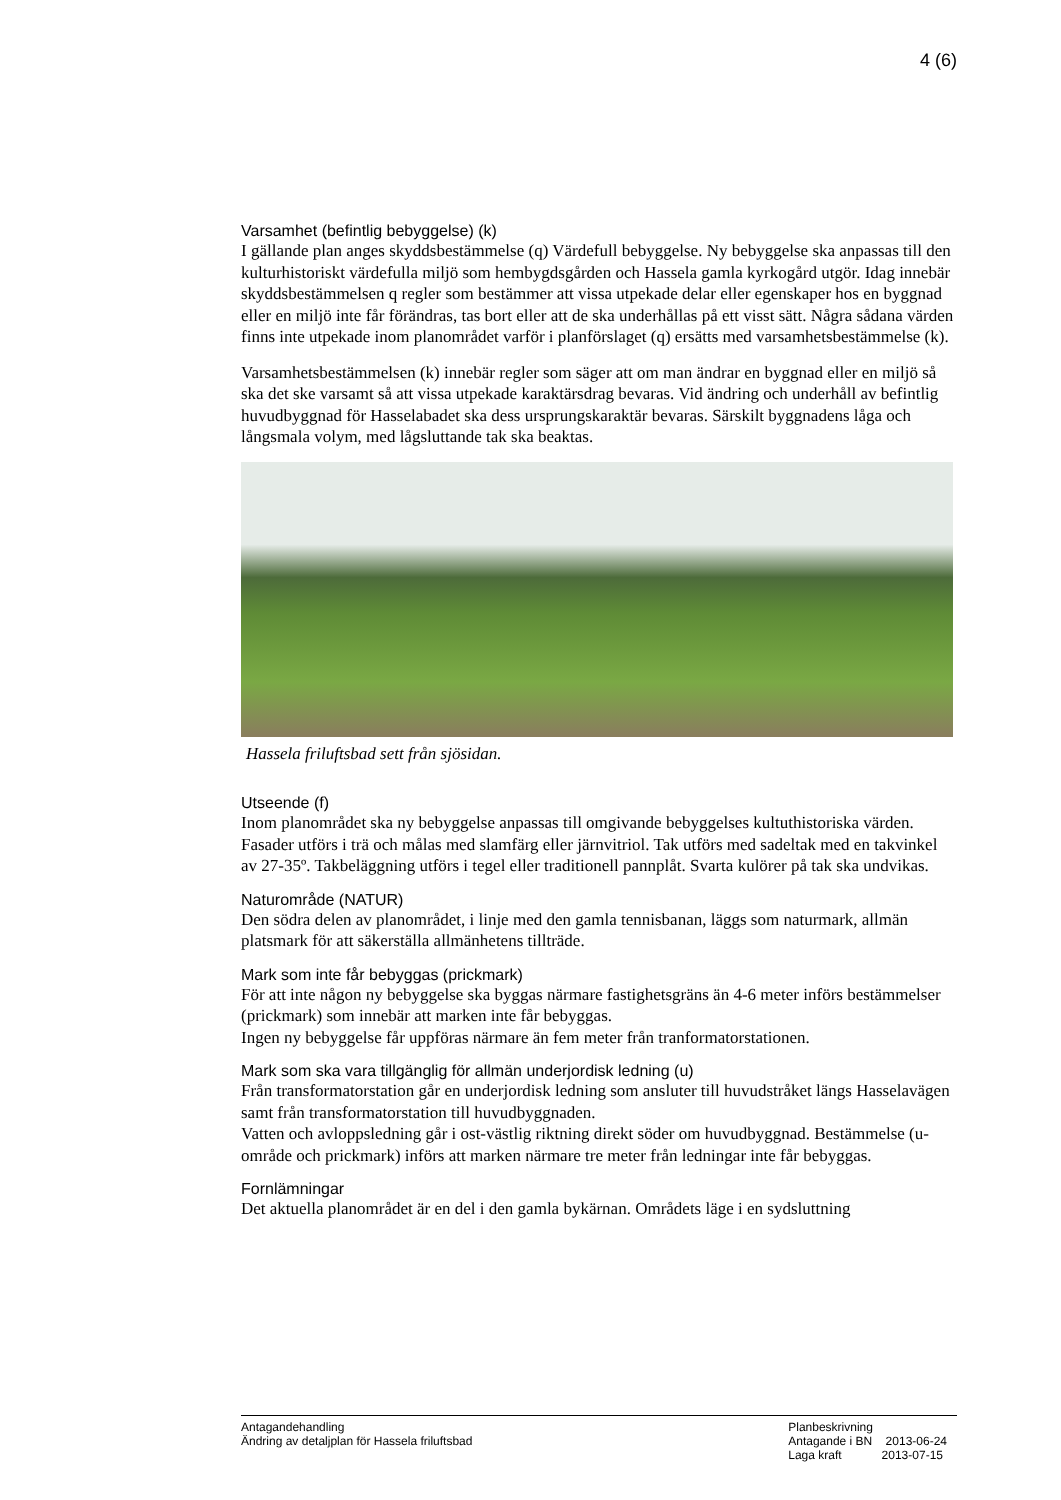4 (6)
Varsamhet (befintlig bebyggelse) (k)
I gällande plan anges skyddsbestämmelse (q) Värdefull bebyggelse. Ny bebyggelse ska anpassas till den kulturhistoriskt värdefulla miljö som hembygdsgården och Hassela gamla kyrkogård utgör. Idag innebär skyddsbestämmelsen q regler som bestämmer att vissa utpekade delar eller egenskaper hos en byggnad eller en miljö inte får förändras, tas bort eller att de ska underhållas på ett visst sätt. Några sådana värden finns inte utpekade inom planområdet varför i planförslaget (q) ersätts med varsamhetsbestämmelse (k).
Varsamhetsbestämmelsen (k) innebär regler som säger att om man ändrar en byggnad eller en miljö så ska det ske varsamt så att vissa utpekade karaktärsdrag bevaras. Vid ändring och underhåll av befintlig huvudbyggnad för Hasselabadet ska dess ursprungskaraktär bevaras. Särskilt byggnadens låga och långsmala volym, med lågsluttande tak ska beaktas.
Hassela friluftsbad sett från sjösidan.
Utseende (f)
Inom planområdet ska ny bebyggelse anpassas till omgivande bebyggelses kultuthistoriska värden. Fasader utförs i trä och målas med slamfärg eller järnvitriol. Tak utförs med sadeltak med en takvinkel av 27-35º. Takbeläggning utförs i tegel eller traditionell pannplåt. Svarta kulörer på tak ska undvikas.
Naturområde (NATUR)
Den södra delen av planområdet, i linje med den gamla tennisbanan, läggs som naturmark, allmän platsmark för att säkerställa allmänhetens tillträde.
Mark som inte får bebyggas (prickmark)
För att inte någon ny bebyggelse ska byggas närmare fastighetsgräns än 4-6 meter införs bestämmelser (prickmark) som innebär att marken inte får bebyggas.
Ingen ny bebyggelse får uppföras närmare än fem meter från tranformatorstationen.
Mark som ska vara tillgänglig för allmän underjordisk ledning (u)
Från transformatorstation går en underjordisk ledning som ansluter till huvudstråket längs Hasselavägen samt från transformatorstation till huvudbyggnaden.
Vatten och avloppsledning går i ost-västlig riktning direkt söder om huvudbyggnad. Bestämmelse (u-område och prickmark) införs att marken närmare tre meter från ledningar inte får bebyggas.
Fornlämningar
Det aktuella planområdet är en del i den gamla bykärnan. Områdets läge i en sydsluttning
Antagandehandling
Ändring av detaljplan för Hassela friluftsbad
Planbeskrivning
Antagande i BN 2013-06-24
Laga kraft 2013-07-15